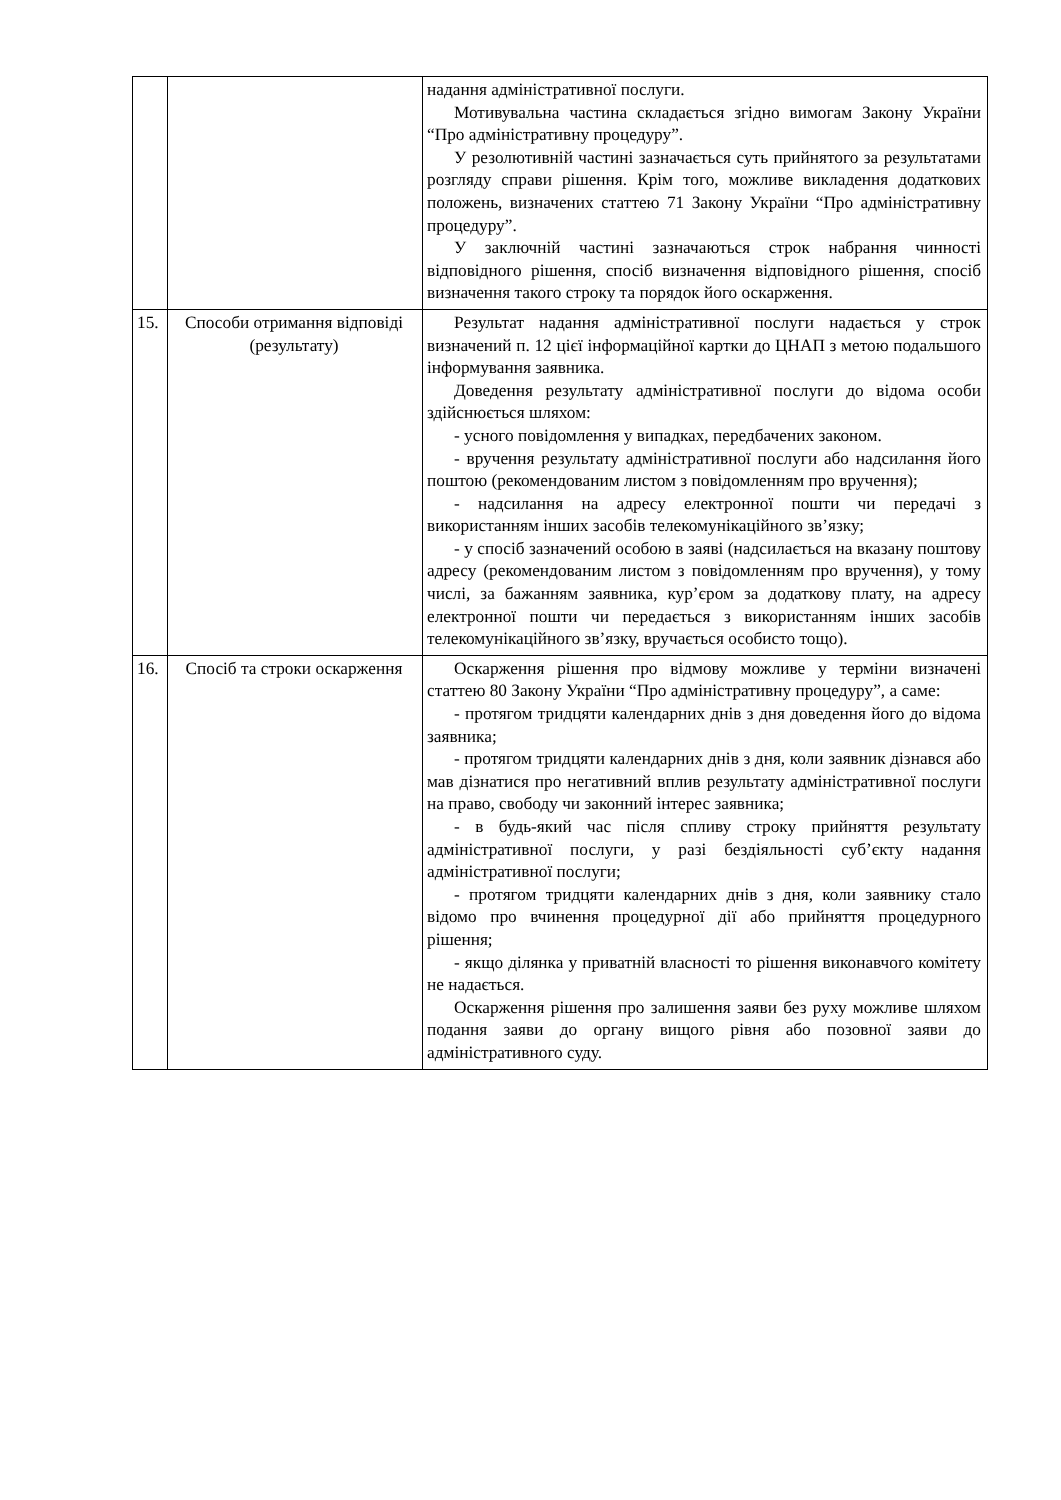| | | надання адміністративної послуги. Мотивувальна частина складається згідно вимогам Закону України “Про адміністративну процедуру”. У резолютивній частині зазначається суть прийнятого за результатами розгляду справи рішення. Крім того, можливе викладення додаткових положень, визначених статтею 71 Закону України “Про адміністративну процедуру”. У заключній частині зазначаються строк набрання чинності відповідного рішення, спосіб визначення відповідного рішення, спосіб визначення такого строку та порядок його оскарження. |
| 15. | Способи отримання відповіді (результату) | Результат надання адміністративної послуги надається у строк визначений п. 12 цієї інформаційної картки до ЦНАП з метою подальшого інформування заявника. Доведення результату адміністративної послуги до відома особи здійснюється шляхом: - усного повідомлення у випадках, передбачених законом. - вручення результату адміністративної послуги або надсилання його поштою (рекомендованим листом з повідомленням про вручення); - надсилання на адресу електронної пошти чи передачі з використанням інших засобів телекомунікаційного зв’язку; - у спосіб зазначений особою в заяві (надсилається на вказану поштову адресу (рекомендованим листом з повідомленням про вручення), у тому числі, за бажанням заявника, кур’єром за додаткову плату, на адресу електронної пошти чи передається з використанням інших засобів телекомунікаційного зв’язку, вручається особисто тощо). |
| 16. | Спосіб та строки оскарження | Оскарження рішення про відмову можливе у терміни визначені статтею 80 Закону України “Про адміністративну процедуру”, а саме: - протягом тридцяти календарних днів з дня доведення його до відома заявника; - протягом тридцяти календарних днів з дня, коли заявник дізнався або мав дізнатися про негативний вплив результату адміністративної послуги на право, свободу чи законний інтерес заявника; - в будь-який час після спливу строку прийняття результату адміністративної послуги, у разі бездіяльності суб’єкту надання адміністративної послуги; - протягом тридцяти календарних днів з дня, коли заявнику стало відомо про вчинення процедурної дії або прийняття процедурного рішення; - якщо ділянка у приватній власності то рішення виконавчого комітету не надається. Оскарження рішення про залишення заяви без руху можливе шляхом подання заяви до органу вищого рівня або позовної заяви до адміністративного суду. |